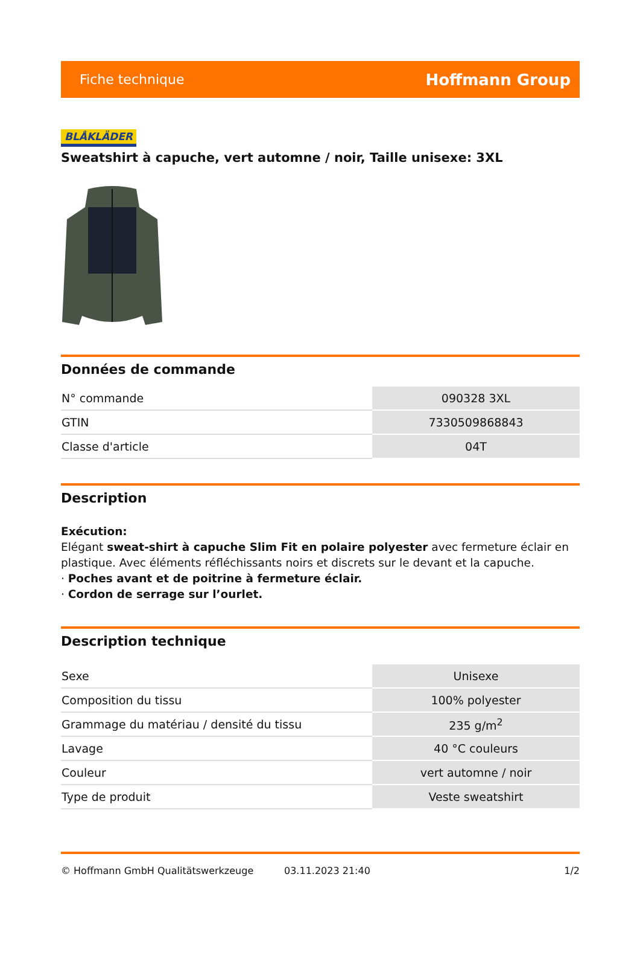Fiche technique Hoffmann Group
BLÅKLÄDER
Sweatshirt à capuche, vert automne / noir, Taille unisexe: 3XL
Données de commande
| N° commande | 090328 3XL |
| GTIN | 7330509868843 |
| Classe d'article | 04T |
Description
Exécution:
Elégant sweat-shirt à capuche Slim Fit en polaire polyester avec fermeture éclair en plastique. Avec éléments réfléchissants noirs et discrets sur le devant et la capuche.
· Poches avant et de poitrine à fermeture éclair.
· Cordon de serrage sur l’ourlet.
Description technique
| Sexe | Unisexe |
| Composition du tissu | 100% polyester |
| Grammage du matériau / densité du tissu | 235 g/m<sup>2</sup> |
| Lavage | 40 °C couleurs |
| Couleur | vert automne / noir |
| Type de produit | Veste sweatshirt |
© Hoffmann GmbH Qualitätswerkzeuge 03.11.2023 21:40 1/2